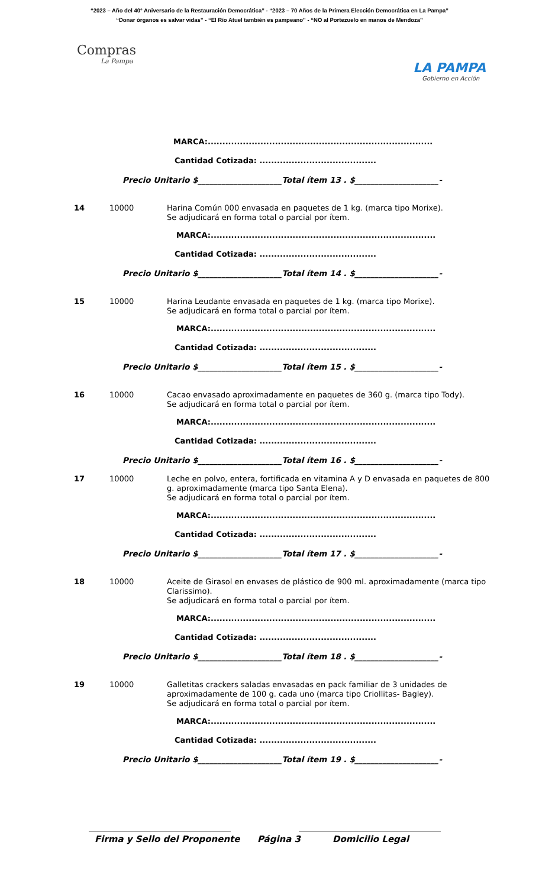“2023 – Año del 40° Aniversario de la Restauración Democrática” - “2023 – 70 Años de la Primera Elección Democrática en La Pampa”
“Donar órganos es salvar vidas” - “El Río Atuel también es pampeano” - “NO al Portezuelo en manos de Mendoza”
Compras
La Pampa
LA PAMPA
Gobierno en Acción
MARCA:.............................................................................
Cantidad Cotizada: ........................................
Precio Unitario $_____________________Total ítem 13 . $_____________________-
14 10000 Harina Común 000 envasada en paquetes de 1 kg. (marca tipo Morixe).
Se adjudicará en forma total o parcial por ítem.
MARCA:.............................................................................
Cantidad Cotizada: ........................................
Precio Unitario $_____________________Total ítem 14 . $_____________________-
15 10000 Harina Leudante envasada en paquetes de 1 kg. (marca tipo Morixe).
Se adjudicará en forma total o parcial por ítem.
MARCA:.............................................................................
Cantidad Cotizada: ........................................
Precio Unitario $_____________________Total ítem 15 . $_____________________-
16 10000 Cacao envasado aproximadamente en paquetes de 360 g. (marca tipo Tody).
Se adjudicará en forma total o parcial por ítem.
MARCA:.............................................................................
Cantidad Cotizada: ........................................
Precio Unitario $_____________________Total ítem 16 . $_____________________-
17 10000 Leche en polvo, entera, fortificada en vitamina A y D envasada en paquetes de 800 g. aproximadamente (marca tipo Santa Elena).
Se adjudicará en forma total o parcial por ítem.
MARCA:.............................................................................
Cantidad Cotizada: ........................................
Precio Unitario $_____________________Total ítem 17 . $_____________________-
18 10000 Aceite de Girasol en envases de plástico de 900 ml. aproximadamente (marca tipo Clarissimo).
Se adjudicará en forma total o parcial por ítem.
MARCA:.............................................................................
Cantidad Cotizada: ........................................
Precio Unitario $_____________________Total ítem 18 . $_____________________-
19 10000 Galletitas crackers saladas envasadas en pack familiar de 3 unidades de aproximadamente de 100 g. cada uno (marca tipo Criollitas- Bagley).
Se adjudicará en forma total o parcial por ítem.
MARCA:.............................................................................
Cantidad Cotizada: ........................................
Precio Unitario $_____________________Total ítem 19 . $_____________________-
Firma y Sello del Proponente Página 3 Domicilio Legal